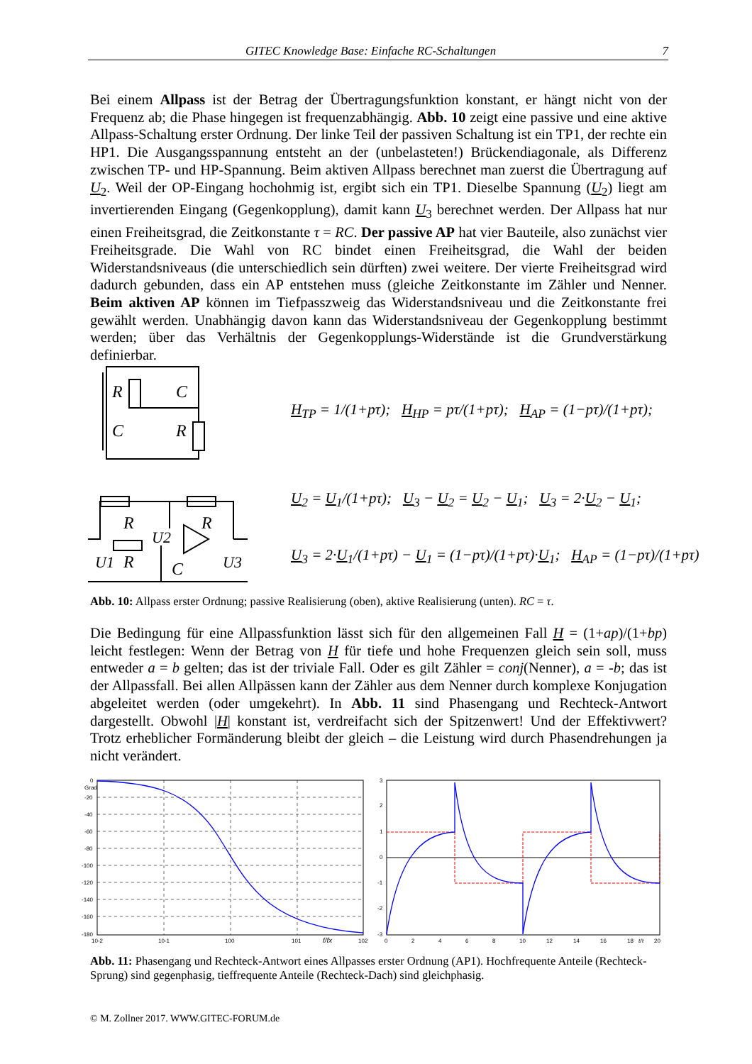GITEC Knowledge Base: Einfache RC-Schaltungen 7
Bei einem Allpass ist der Betrag der Übertragungsfunktion konstant, er hängt nicht von der Frequenz ab; die Phase hingegen ist frequenzabhängig. Abb. 10 zeigt eine passive und eine aktive Allpass-Schaltung erster Ordnung. Der linke Teil der passiven Schaltung ist ein TP1, der rechte ein HP1. Die Ausgangsspannung entsteht an der (unbelasteten!) Brückendiagonale, als Differenz zwischen TP- und HP-Spannung. Beim aktiven Allpass berechnet man zuerst die Übertragung auf U<sub>2</sub>. Weil der OP-Eingang hochohmig ist, ergibt sich ein TP1. Dieselbe Spannung (U<sub>2</sub>) liegt am invertierenden Eingang (Gegenkopplung), damit kann U<sub>3</sub> berechnet werden. Der Allpass hat nur einen Freiheitsgrad, die Zeitkonstante τ = RC. Der passive AP hat vier Bauteile, also zunächst vier Freiheitsgrade. Die Wahl von RC bindet einen Freiheitsgrad, die Wahl der beiden Widerstandsniveaus (die unterschiedlich sein dürften) zwei weitere. Der vierte Freiheitsgrad wird dadurch gebunden, dass ein AP entstehen muss (gleiche Zeitkonstante im Zähler und Nenner. Beim aktiven AP können im Tiefpasszweig das Widerstandsniveau und die Zeitkonstante frei gewählt werden. Unabhängig davon kann das Widerstandsniveau der Gegenkopplung bestimmt werden; über das Verhältnis der Gegenkopplungs-Widerstände ist die Grundverstärkung definierbar.
R
C
C
R
H<sub>TP</sub> = 1/(1+pτ); H<sub>HP</sub> = pτ/(1+pτ); H<sub>AP</sub> = (1−pτ)/(1+pτ);
R
R
R
C
U1
U2
U3
U<sub>2</sub> = U<sub>1</sub>/(1+pτ); U<sub>3</sub> − U<sub>2</sub> = U<sub>2</sub> − U<sub>1</sub>; U<sub>3</sub> = 2·U<sub>2</sub> − U<sub>1</sub>;
U<sub>3</sub> = 2·U<sub>1</sub>/(1+pτ) − U<sub>1</sub> = (1−pτ)/(1+pτ)·U<sub>1</sub>; H<sub>AP</sub> = (1−pτ)/(1+pτ)
Abb. 10: Allpass erster Ordnung; passive Realisierung (oben), aktive Realisierung (unten). RC = τ.
Die Bedingung für eine Allpassfunktion lässt sich für den allgemeinen Fall H = (1+ap)/(1+bp) leicht festlegen: Wenn der Betrag von H für tiefe und hohe Frequenzen gleich sein soll, muss entweder a = b gelten; das ist der triviale Fall. Oder es gilt Zähler = conj(Nenner), a = -b; das ist der Allpassfall. Bei allen Allpässen kann der Zähler aus dem Nenner durch komplexe Konjugation abgeleitet werden (oder umgekehrt). In Abb. 11 sind Phasengang und Rechteck-Antwort dargestellt. Obwohl |H| konstant ist, verdreifacht sich der Spitzenwert! Und der Effektivwert? Trotz erheblicher Formänderung bleibt der gleich – die Leistung wird durch Phasendrehungen ja nicht verändert.
0
Grad
-20
-40
-60
-80
-100
-120
-140
-160
-180
10-2
10-1
100
101
f/fx
102
3
2
1
0
-1
-2
-3
0
2
4
6
8
10
12
14
16
18
t/τ
20
Abb. 11: Phasengang und Rechteck-Antwort eines Allpasses erster Ordnung (AP1). Hochfrequente Anteile (Rechteck-Sprung) sind gegenphasig, tieffrequente Anteile (Rechteck-Dach) sind gleichphasig.
© M. Zollner 2017. WWW.GITEC-FORUM.de